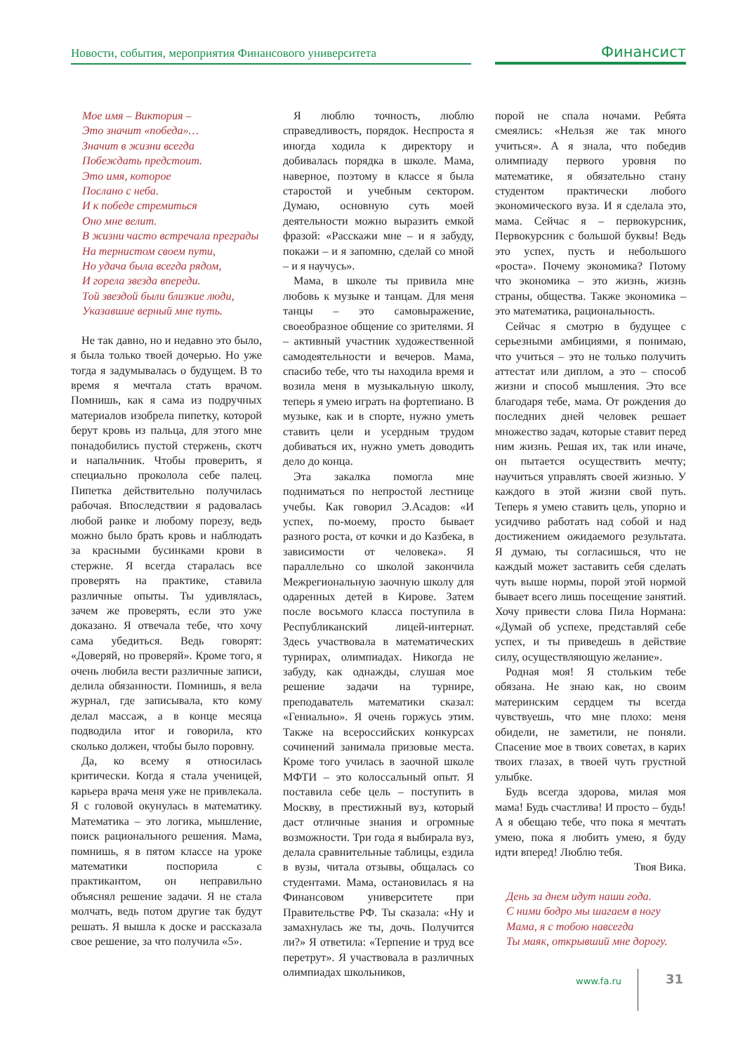Новости, события, мероприятия Финансового университета
Финансист
Мое имя – Виктория –
Это значит «победа»…
Значит в жизни всегда
Побеждать предстоит.
Это имя, которое
Послано с неба.
И к победе стремиться
Оно мне велит.
В жизни часто встречала преграды
На тернистом своем пути,
Но удача была всегда рядом,
И горела звезда впереди.
Той звездой были близкие люди,
Указавшие верный мне путь.
Не так давно, но и недавно это было, я была только твоей дочерью. Но уже тогда я задумывалась о будущем. В то время я мечтала стать врачом. Помнишь, как я сама из подручных материалов изобрела пипетку, которой берут кровь из пальца, для этого мне понадобились пустой стержень, скотч и напальчник. Чтобы проверить, я специально проколола себе палец. Пипетка действительно получилась рабочая. Впоследствии я радовалась любой ранке и любому порезу, ведь можно было брать кровь и наблюдать за красными бусинками крови в стержне. Я всегда старалась все проверять на практике, ставила различные опыты. Ты удивлялась, зачем же проверять, если это уже доказано. Я отвечала тебе, что хочу сама убедиться. Ведь говорят: «Доверяй, но проверяй». Кроме того, я очень любила вести различные записи, делила обязанности. Помнишь, я вела журнал, где записывала, кто кому делал массаж, а в конце месяца подводила итог и говорила, кто сколько должен, чтобы было поровну.
Да, ко всему я относилась критически. Когда я стала ученицей, карьера врача меня уже не привлекала. Я с головой окунулась в математику. Математика – это логика, мышление, поиск рационального решения. Мама, помнишь, я в пятом классе на уроке математики поспорила с практикантом, он неправильно объяснял решение задачи. Я не стала молчать, ведь потом другие так будут решать. Я вышла к доске и рассказала свое решение, за что получила «5».
Я люблю точность, люблю справедливость, порядок. Неспроста я иногда ходила к директору и добивалась порядка в школе. Мама, наверное, поэтому в классе я была старостой и учебным сектором. Думаю, основную суть моей деятельности можно выразить емкой фразой: «Расскажи мне – и я забуду, покажи – и я запомню, сделай со мной – и я научусь».
Мама, в школе ты привила мне любовь к музыке и танцам. Для меня танцы – это самовыражение, своеобразное общение со зрителями. Я – активный участник художественной самодеятельности и вечеров. Мама, спасибо тебе, что ты находила время и возила меня в музыкальную школу, теперь я умею играть на фортепиано. В музыке, как и в спорте, нужно уметь ставить цели и усердным трудом добиваться их, нужно уметь доводить дело до конца.
Эта закалка помогла мне подниматься по непростой лестнице учебы. Как говорил Э.Асадов: «И успех, по-моему, просто бывает разного роста, от кочки и до Казбека, в зависимости от человека». Я параллельно со школой закончила Межрегиональную заочную школу для одаренных детей в Кирове. Затем после восьмого класса поступила в Республиканский лицей-интернат. Здесь участвовала в математических турнирах, олимпиадах. Никогда не забуду, как однажды, слушая мое решение задачи на турнире, преподаватель математики сказал: «Гениально». Я очень горжусь этим. Также на всероссийских конкурсах сочинений занимала призовые места. Кроме того училась в заочной школе МФТИ – это колоссальный опыт. Я поставила себе цель – поступить в Москву, в престижный вуз, который даст отличные знания и огромные возможности. Три года я выбирала вуз, делала сравнительные таблицы, ездила в вузы, читала отзывы, общалась со студентами. Мама, остановилась я на Финансовом университете при Правительстве РФ. Ты сказала: «Ну и замахнулась же ты, дочь. Получится ли?» Я ответила: «Терпение и труд все перетрут». Я участвовала в различных олимпиадах школьников,
порой не спала ночами. Ребята смеялись: «Нельзя же так много учиться». А я знала, что победив олимпиаду первого уровня по математике, я обязательно стану студентом практически любого экономического вуза. И я сделала это, мама. Сейчас я – первокурсник, Первокурсник с большой буквы! Ведь это успех, пусть и небольшого «роста». Почему экономика? Потому что экономика – это жизнь, жизнь страны, общества. Также экономика – это математика, рациональность.
Сейчас я смотрю в будущее с серьезными амбициями, я понимаю, что учиться – это не только получить аттестат или диплом, а это – способ жизни и способ мышления. Это все благодаря тебе, мама. От рождения до последних дней человек решает множество задач, которые ставит перед ним жизнь. Решая их, так или иначе, он пытается осуществить мечту; научиться управлять своей жизнью. У каждого в этой жизни свой путь. Теперь я умею ставить цель, упорно и усидчиво работать над собой и над достижением ожидаемого результата. Я думаю, ты согласишься, что не каждый может заставить себя сделать чуть выше нормы, порой этой нормой бывает всего лишь посещение занятий. Хочу привести слова Пила Нормана: «Думай об успехе, представляй себе успех, и ты приведешь в действие силу, осуществляющую желание».
Родная моя! Я стольким тебе обязана. Не знаю как, но своим материнским сердцем ты всегда чувствуешь, что мне плохо: меня обидели, не заметили, не поняли. Спасение мое в твоих советах, в карих твоих глазах, в твоей чуть грустной улыбке.
Будь всегда здорова, милая моя мама! Будь счастлива! И просто – будь! А я обещаю тебе, что пока я мечтать умею, пока я любить умею, я буду идти вперед! Люблю тебя.
Твоя Вика.
День за днем идут наши года.
С ними бодро мы шагаем в ногу
Мама, я с тобою навсегда
Ты маяк, открывший мне дорогу.
www.fa.ru 31